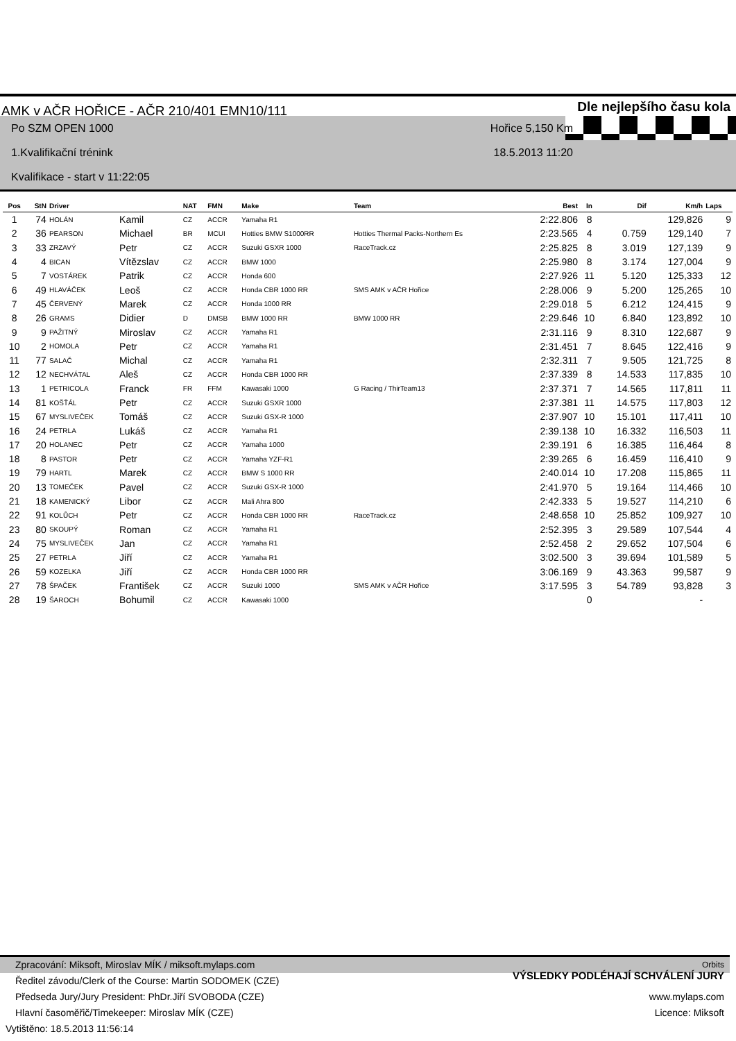AMK v AČR HOŘICE - AČR 210/401 EMN10/111 Dle nejlepšího času kola
Po SZM OPEN 1000 Hořice 5,150 Km
1.Kvalifikační trénink 18.5.2013 11:20
Kvalifikace - start v 11:22:05
| Pos | StN | Driver | | NAT | FMN | Make | Team | Best | In | Dif | Km/h | Laps |
| --- | --- | --- | --- | --- | --- | --- | --- | --- | --- | --- | --- | --- |
| 1 | 74 | HOLÁN | Kamil | CZ | ACCR | Yamaha R1 | | 2:22.806 | 8 | | 129,826 | 9 |
| 2 | 36 | PEARSON | Michael | BR | MCUI | Hotties BMW S1000RR | Hotties Thermal Packs-Northern Es | 2:23.565 | 4 | 0.759 | 129,140 | 7 |
| 3 | 33 | ZRZAVÝ | Petr | CZ | ACCR | Suzuki GSXR 1000 | RaceTrack.cz | 2:25.825 | 8 | 3.019 | 127,139 | 9 |
| 4 | 4 | BICAN | Vítězslav | CZ | ACCR | BMW 1000 | | 2:25.980 | 8 | 3.174 | 127,004 | 9 |
| 5 | 7 | VOSTÁREK | Patrik | CZ | ACCR | Honda 600 | | 2:27.926 | 11 | 5.120 | 125,333 | 12 |
| 6 | 49 | HLAVÁČEK | Leoš | CZ | ACCR | Honda CBR 1000 RR | SMS AMK v AČR Hořice | 2:28.006 | 9 | 5.200 | 125,265 | 10 |
| 7 | 45 | ČERVENÝ | Marek | CZ | ACCR | Honda 1000 RR | | 2:29.018 | 5 | 6.212 | 124,415 | 9 |
| 8 | 26 | GRAMS | Didier | D | DMSB | BMW 1000 RR | BMW 1000 RR | 2:29.646 | 10 | 6.840 | 123,892 | 10 |
| 9 | 9 | PAŽITNÝ | Miroslav | CZ | ACCR | Yamaha R1 | | 2:31.116 | 9 | 8.310 | 122,687 | 9 |
| 10 | 2 | HOMOLA | Petr | CZ | ACCR | Yamaha R1 | | 2:31.451 | 7 | 8.645 | 122,416 | 9 |
| 11 | 77 | SALAČ | Michal | CZ | ACCR | Yamaha R1 | | 2:32.311 | 7 | 9.505 | 121,725 | 8 |
| 12 | 12 | NECHVÁTAL | Aleš | CZ | ACCR | Honda CBR 1000 RR | | 2:37.339 | 8 | 14.533 | 117,835 | 10 |
| 13 | 1 | PETRICOLA | Franck | FR | FFM | Kawasaki 1000 | G Racing / ThirTeam13 | 2:37.371 | 7 | 14.565 | 117,811 | 11 |
| 14 | 81 | KOŠŤÁL | Petr | CZ | ACCR | Suzuki GSXR 1000 | | 2:37.381 | 11 | 14.575 | 117,803 | 12 |
| 15 | 67 | MYSLIVEČEK | Tomáš | CZ | ACCR | Suzuki GSX-R 1000 | | 2:37.907 | 10 | 15.101 | 117,411 | 10 |
| 16 | 24 | PETRLA | Lukáš | CZ | ACCR | Yamaha R1 | | 2:39.138 | 10 | 16.332 | 116,503 | 11 |
| 17 | 20 | HOLANEC | Petr | CZ | ACCR | Yamaha 1000 | | 2:39.191 | 6 | 16.385 | 116,464 | 8 |
| 18 | 8 | PASTOR | Petr | CZ | ACCR | Yamaha YZF-R1 | | 2:39.265 | 6 | 16.459 | 116,410 | 9 |
| 19 | 79 | HARTL | Marek | CZ | ACCR | BMW S 1000 RR | | 2:40.014 | 10 | 17.208 | 115,865 | 11 |
| 20 | 13 | TOMEČEK | Pavel | CZ | ACCR | Suzuki GSX-R 1000 | | 2:41.970 | 5 | 19.164 | 114,466 | 10 |
| 21 | 18 | KAMENICKÝ | Libor | CZ | ACCR | Mali Ahra 800 | | 2:42.333 | 5 | 19.527 | 114,210 | 6 |
| 22 | 91 | KOLŮCH | Petr | CZ | ACCR | Honda CBR 1000 RR | RaceTrack.cz | 2:48.658 | 10 | 25.852 | 109,927 | 10 |
| 23 | 80 | SKOUPÝ | Roman | CZ | ACCR | Yamaha R1 | | 2:52.395 | 3 | 29.589 | 107,544 | 4 |
| 24 | 75 | MYSLIVEČEK | Jan | CZ | ACCR | Yamaha R1 | | 2:52.458 | 2 | 29.652 | 107,504 | 6 |
| 25 | 27 | PETRLA | Jiří | CZ | ACCR | Yamaha R1 | | 3:02.500 | 3 | 39.694 | 101,589 | 5 |
| 26 | 59 | KOZELKA | Jiří | CZ | ACCR | Honda CBR 1000 RR | | 3:06.169 | 9 | 43.363 | 99,587 | 9 |
| 27 | 78 | ŠPAČEK | František | CZ | ACCR | Suzuki 1000 | SMS AMK v AČR Hořice | 3:17.595 | 3 | 54.789 | 93,828 | 3 |
| 28 | 19 | ŠAROCH | Bohumil | CZ | ACCR | Kawasaki 1000 | | | 0 | | - | |
Zpracování: Miksoft, Miroslav MÍK / miksoft.mylaps.com Orbits
Ředitel závodu/Clerk of the Course: Martin SODOMEK (CZE) VÝSLEDKY PODLÉHAJÍ SCHVÁLENÍ JURY
Předseda Jury/Jury President: PhDr.Jiří SVOBODA (CZE) www.mylaps.com
Hlavní časoměřič/Timekeeper: Miroslav MÍK (CZE) Licence: Miksoft
Vytištěno: 18.5.2013 11:56:14